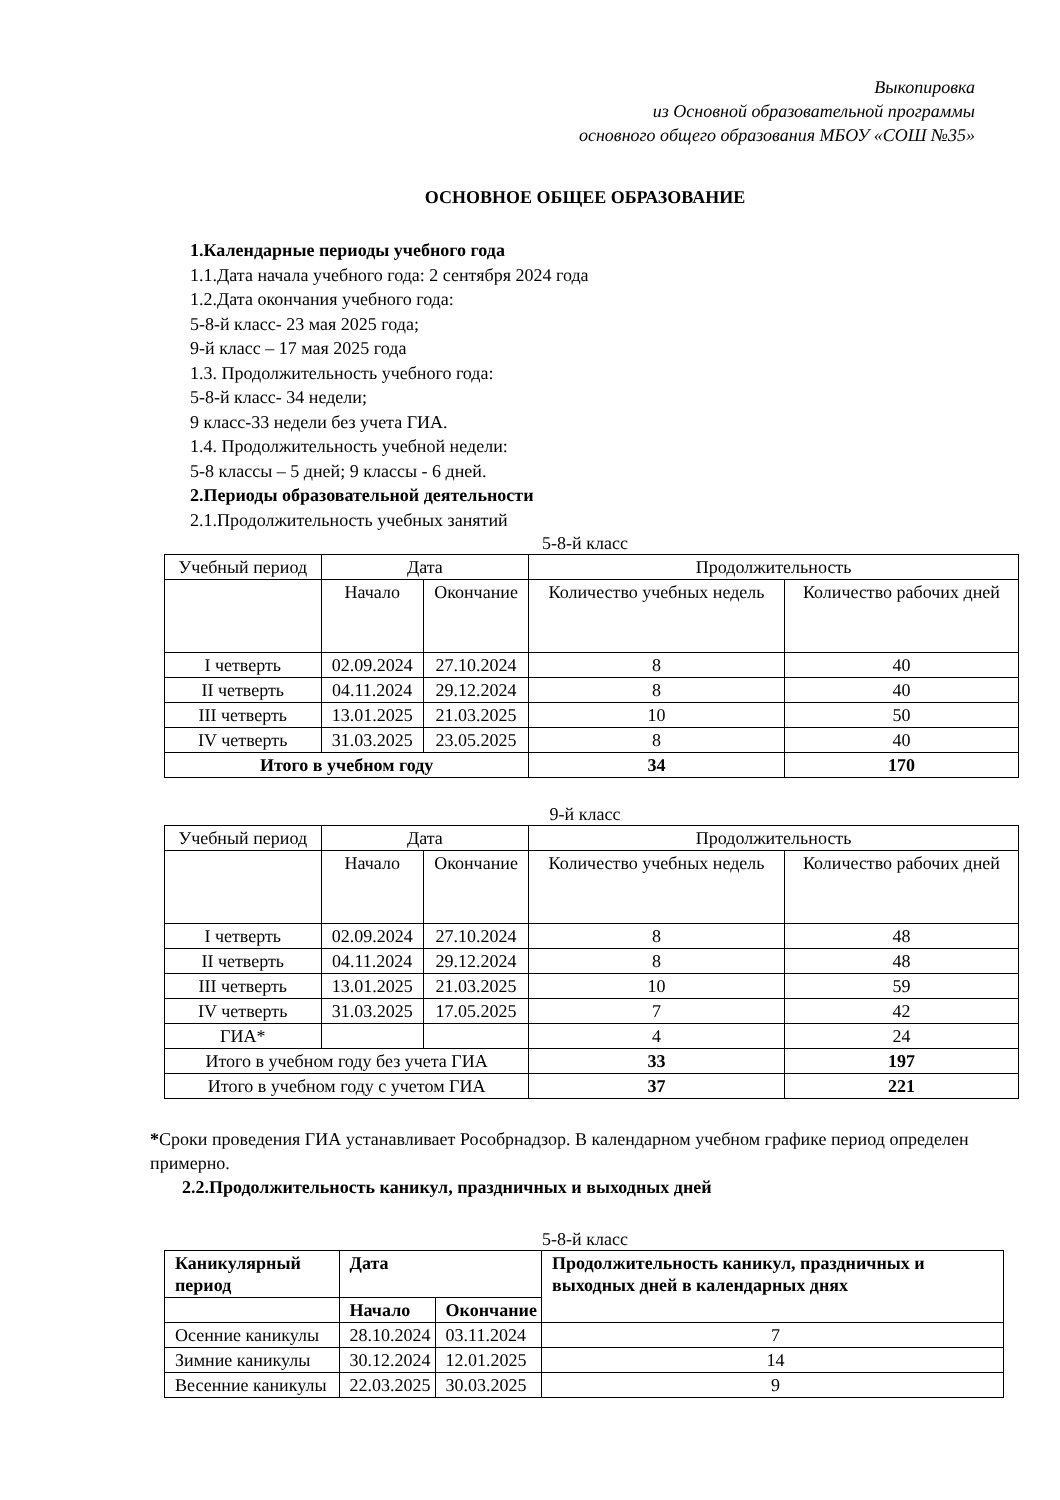Выкопировка
из Основной образовательной программы
основного общего образования МБОУ «СОШ №35»
ОСНОВНОЕ ОБЩЕЕ ОБРАЗОВАНИЕ
1.Календарные периоды учебного года
1.1.Дата начала учебного года: 2 сентября 2024 года
1.2.Дата окончания учебного года:
5-8-й класс- 23 мая 2025 года;
9-й класс – 17 мая 2025 года
1.3. Продолжительность учебного года:
5-8-й класс- 34 недели;
9 класс-33 недели без учета ГИА.
1.4. Продолжительность учебной недели:
5-8 классы – 5 дней; 9 классы - 6 дней.
2.Периоды образовательной деятельности
2.1.Продолжительность учебных занятий
5-8-й класс
| Учебный период | Дата | | Продолжительность | |
| | Начало | Окончание | Количество учебных недель | Количество рабочих дней |
| I четверть | 02.09.2024 | 27.10.2024 | 8 | 40 |
| II четверть | 04.11.2024 | 29.12.2024 | 8 | 40 |
| III четверть | 13.01.2025 | 21.03.2025 | 10 | 50 |
| IV четверть | 31.03.2025 | 23.05.2025 | 8 | 40 |
| Итого в учебном году | | | 34 | 170 |
9-й класс
| Учебный период | Дата | | Продолжительность | |
| | Начало | Окончание | Количество учебных недель | Количество рабочих дней |
| I четверть | 02.09.2024 | 27.10.2024 | 8 | 48 |
| II четверть | 04.11.2024 | 29.12.2024 | 8 | 48 |
| III четверть | 13.01.2025 | 21.03.2025 | 10 | 59 |
| IV четверть | 31.03.2025 | 17.05.2025 | 7 | 42 |
| ГИА* | | | 4 | 24 |
| Итого в учебном году без учета ГИА | | | 33 | 197 |
| Итого в учебном году с учетом ГИА | | | 37 | 221 |
*Сроки проведения ГИА устанавливает Рособрнадзор. В календарном учебном графике период определен примерно.
2.2.Продолжительность каникул, праздничных и выходных дней
5-8-й класс
| Каникулярный период | Дата | | Продолжительность каникул, праздничных и выходных дней в календарных днях |
| | Начало | Окончание | |
| Осенние каникулы | 28.10.2024 | 03.11.2024 | 7 |
| Зимние каникулы | 30.12.2024 | 12.01.2025 | 14 |
| Весенние каникулы | 22.03.2025 | 30.03.2025 | 9 |